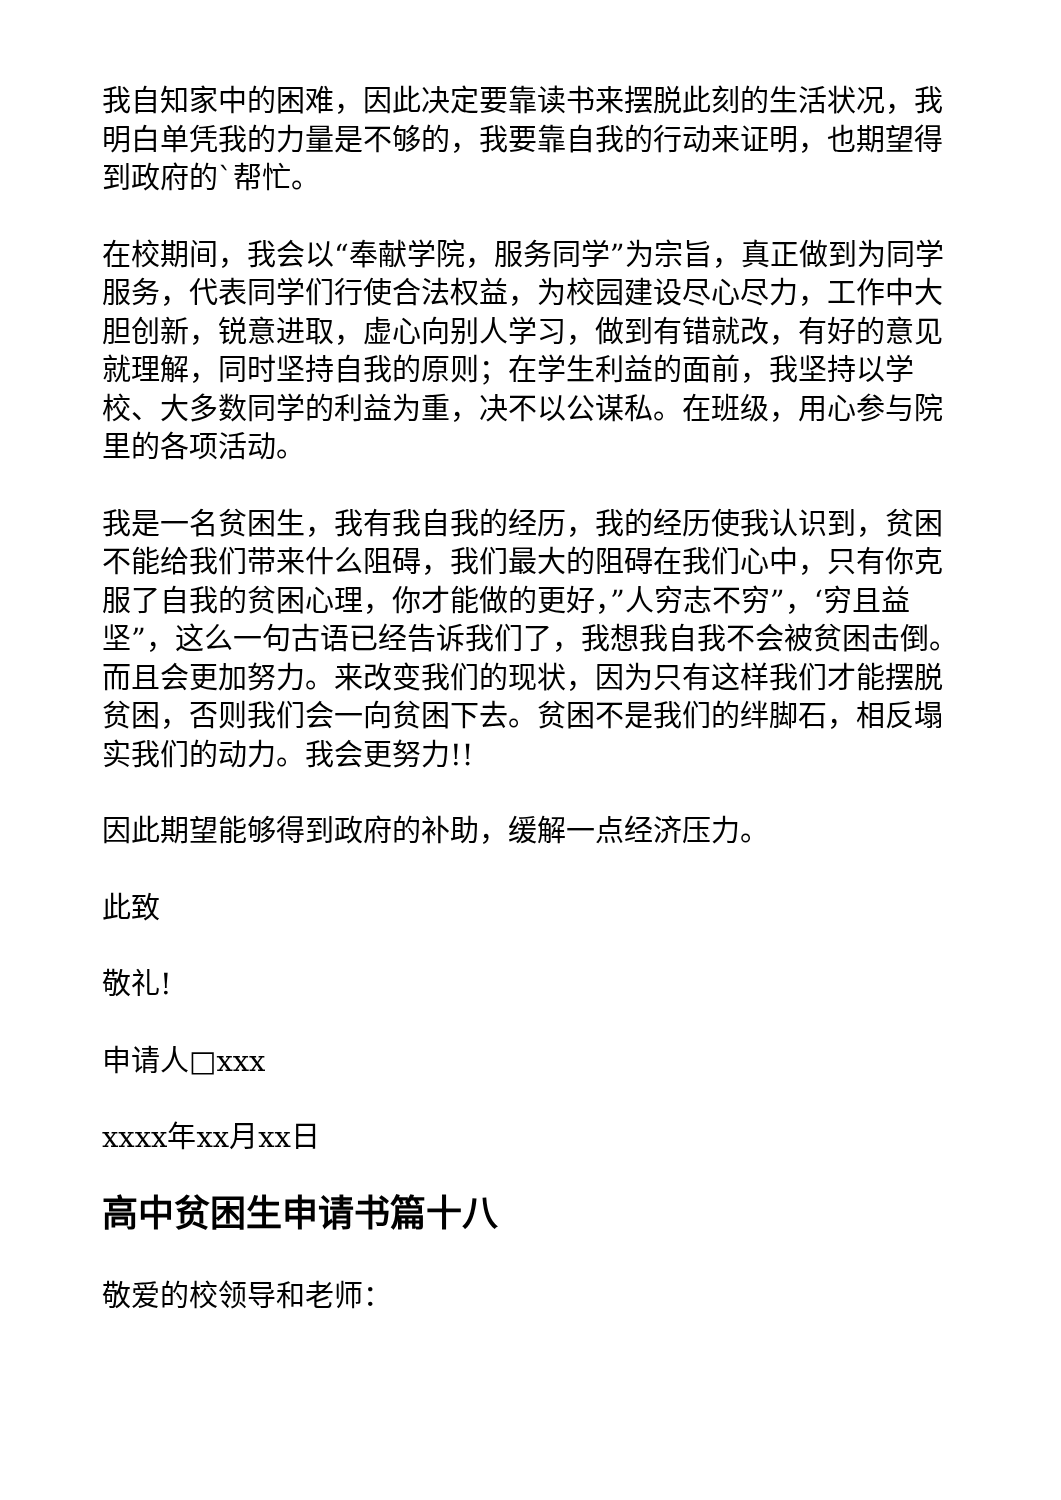我自知家中的困难，因此决定要靠读书来摆脱此刻的生活状况，我明白单凭我的力量是不够的，我要靠自我的行动来证明，也期望得到政府的`帮忙。
在校期间，我会以“奉献学院，服务同学”为宗旨，真正做到为同学服务，代表同学们行使合法权益，为校园建设尽心尽力，工作中大胆创新，锐意进取，虚心向别人学习，做到有错就改，有好的意见就理解，同时坚持自我的原则；在学生利益的面前，我坚持以学校、大多数同学的利益为重，决不以公谋私。在班级，用心参与院里的各项活动。
我是一名贫困生，我有我自我的经历，我的经历使我认识到，贫困不能给我们带来什么阻碍，我们最大的阻碍在我们心中，只有你克服了自我的贫困心理，你才能做的更好，”人穷志不穷”，‘穷且益坚”，这么一句古语已经告诉我们了，我想我自我不会被贫困击倒。而且会更加努力。来改变我们的现状，因为只有这样我们才能摆脱贫困，否则我们会一向贫困下去。贫困不是我们的绊脚石，相反塌实我们的动力。我会更努力!!
因此期望能够得到政府的补助，缓解一点经济压力。
此致
敬礼!
申请人□xxx
xxxx年xx月xx日
高中贫困生申请书篇十八
敬爱的校领导和老师：